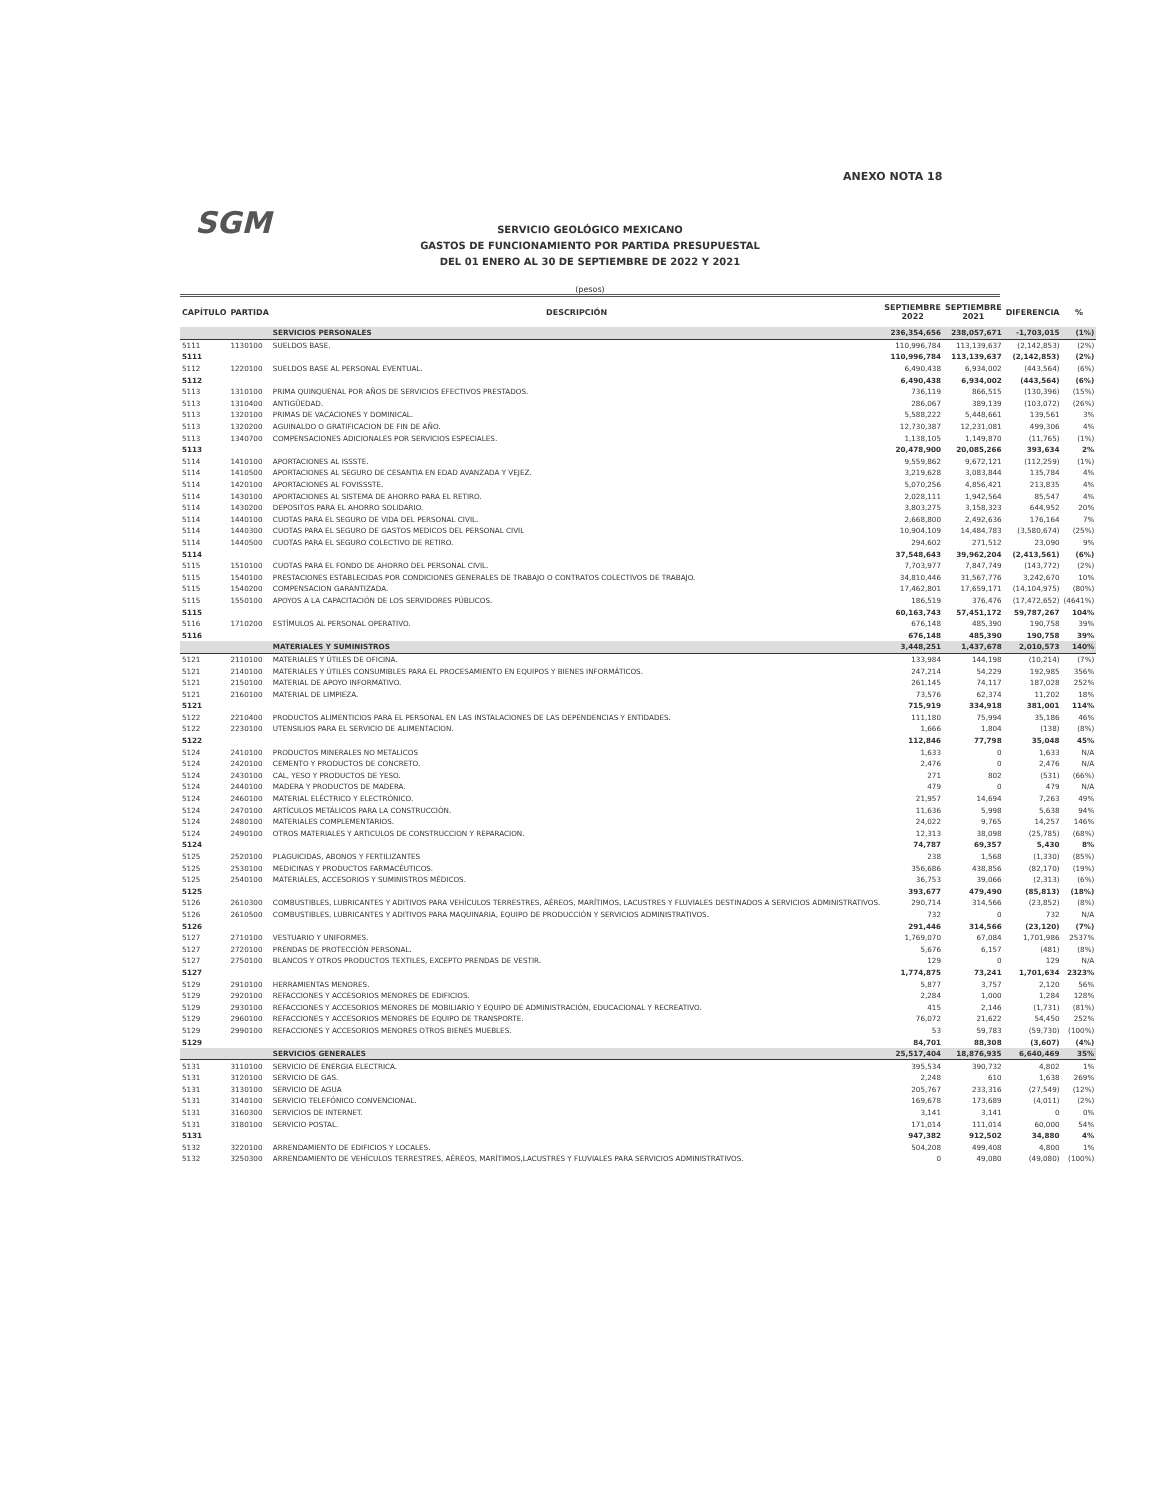ANEXO NOTA 18
SGM
SERVICIO GEOLÓGICO MEXICANO
GASTOS DE FUNCIONAMIENTO POR PARTIDA PRESUPUESTAL
DEL 01 ENERO AL 30 DE SEPTIEMBRE DE 2022 Y 2021
(pesos)
| CAPÍTULO | PARTIDA | DESCRIPCIÓN | SEPTIEMBRE 2022 | SEPTIEMBRE 2021 | DIFERENCIA | % |
| --- | --- | --- | --- | --- | --- | --- |
| | | SERVICIOS PERSONALES | 236,354,656 | 238,057,671 | -1,703,015 | (1%) |
| 5111 | 1130100 | SUELDOS BASE. | 110,996,784 | 113,139,637 | (2,142,853) | (2%) |
| 5111 | | | 110,996,784 | 113,139,637 | (2,142,853) | (2%) |
| 5112 | 1220100 | SUELDOS BASE AL PERSONAL EVENTUAL. | 6,490,438 | 6,934,002 | (443,564) | (6%) |
| 5112 | | | 6,490,438 | 6,934,002 | (443,564) | (6%) |
| 5113 | 1310100 | PRIMA QUINQUENAL POR AÑOS DE SERVICIOS EFECTIVOS PRESTADOS. | 736,119 | 866,515 | (130,396) | (15%) |
| 5113 | 1310400 | ANTIGÜEDAD. | 286,067 | 389,139 | (103,072) | (26%) |
| 5113 | 1320100 | PRIMAS DE VACACIONES Y DOMINICAL. | 5,588,222 | 5,448,661 | 139,561 | 3% |
| 5113 | 1320200 | AGUINALDO O GRATIFICACION DE FIN DE AÑO. | 12,730,387 | 12,231,081 | 499,306 | 4% |
| 5113 | 1340700 | COMPENSACIONES ADICIONALES POR SERVICIOS ESPECIALES. | 1,138,105 | 1,149,870 | (11,765) | (1%) |
| 5113 | | | 20,478,900 | 20,085,266 | 393,634 | 2% |
| 5114 | 1410100 | APORTACIONES AL ISSSTE. | 9,559,862 | 9,672,121 | (112,259) | (1%) |
| 5114 | 1410500 | APORTACIONES AL SEGURO DE CESANTIA EN EDAD AVANZADA Y VEJEZ. | 3,219,628 | 3,083,844 | 135,784 | 4% |
| 5114 | 1420100 | APORTACIONES AL FOVISSSTE. | 5,070,256 | 4,856,421 | 213,835 | 4% |
| 5114 | 1430100 | APORTACIONES AL SISTEMA DE AHORRO PARA EL RETIRO. | 2,028,111 | 1,942,564 | 85,547 | 4% |
| 5114 | 1430200 | DEPOSITOS PARA EL AHORRO SOLIDARIO. | 3,803,275 | 3,158,323 | 644,952 | 20% |
| 5114 | 1440100 | CUOTAS PARA EL SEGURO DE VIDA DEL PERSONAL CIVIL. | 2,668,800 | 2,492,636 | 176,164 | 7% |
| 5114 | 1440300 | CUOTAS PARA EL SEGURO DE GASTOS MEDICOS DEL PERSONAL CIVIL | 10,904,109 | 14,484,783 | (3,580,674) | (25%) |
| 5114 | 1440500 | CUOTAS PARA EL SEGURO COLECTIVO DE RETIRO. | 294,602 | 271,512 | 23,090 | 9% |
| 5114 | | | 37,548,643 | 39,962,204 | (2,413,561) | (6%) |
| 5115 | 1510100 | CUOTAS PARA EL FONDO DE AHORRO DEL PERSONAL CIVIL. | 7,703,977 | 7,847,749 | (143,772) | (2%) |
| 5115 | 1540100 | PRESTACIONES ESTABLECIDAS POR CONDICIONES GENERALES DE TRABAJO O CONTRATOS COLECTIVOS DE TRABAJO. | 34,810,446 | 31,567,776 | 3,242,670 | 10% |
| 5115 | 1540200 | COMPENSACION GARANTIZADA. | 17,462,801 | 17,659,171 | (14,104,975) | (80%) |
| 5115 | 1550100 | APOYOS A LA CAPACITACIÓN DE LOS SERVIDORES PÚBLICOS. | 186,519 | 376,476 | (17,472,652) | (4641%) |
| 5115 | | | 60,163,743 | 57,451,172 | 59,787,267 | 104% |
| 5116 | 1710200 | ESTÍMULOS AL PERSONAL OPERATIVO. | 676,148 | 485,390 | 190,758 | 39% |
| 5116 | | | 676,148 | 485,390 | 190,758 | 39% |
| | | MATERIALES Y SUMINISTROS | 3,448,251 | 1,437,678 | 2,010,573 | 140% |
| 5121 | 2110100 | MATERIALES Y ÚTILES DE OFICINA. | 133,984 | 144,198 | (10,214) | (7%) |
| 5121 | 2140100 | MATERIALES Y ÚTILES CONSUMIBLES PARA EL PROCESAMIENTO EN EQUIPOS Y BIENES INFORMÁTICOS. | 247,214 | 54,229 | 192,985 | 356% |
| 5121 | 2150100 | MATERIAL DE APOYO INFORMATIVO. | 261,145 | 74,117 | 187,028 | 252% |
| 5121 | 2160100 | MATERIAL DE LIMPIEZA. | 73,576 | 62,374 | 11,202 | 18% |
| 5121 | | | 715,919 | 334,918 | 381,001 | 114% |
| 5122 | 2210400 | PRODUCTOS ALIMENTICIOS PARA EL PERSONAL EN LAS INSTALACIONES DE LAS DEPENDENCIAS Y ENTIDADES. | 111,180 | 75,994 | 35,186 | 46% |
| 5122 | 2230100 | UTENSILIOS PARA EL SERVICIO DE ALIMENTACION. | 1,666 | 1,804 | (138) | (8%) |
| 5122 | | | 112,846 | 77,798 | 35,048 | 45% |
| 5124 | 2410100 | PRODUCTOS MINERALES NO METALICOS | 1,633 | 0 | 1,633 | N/A |
| 5124 | 2420100 | CEMENTO Y PRODUCTOS DE CONCRETO. | 2,476 | 0 | 2,476 | N/A |
| 5124 | 2430100 | CAL, YESO Y PRODUCTOS DE YESO. | 271 | 802 | (531) | (66%) |
| 5124 | 2440100 | MADERA Y PRODUCTOS DE MADERA. | 479 | 0 | 479 | N/A |
| 5124 | 2460100 | MATERIAL ELÉCTRICO Y ELECTRÓNICO. | 21,957 | 14,694 | 7,263 | 49% |
| 5124 | 2470100 | ARTÍCULOS METÁLICOS PARA LA CONSTRUCCIÓN. | 11,636 | 5,998 | 5,638 | 94% |
| 5124 | 2480100 | MATERIALES COMPLEMENTARIOS. | 24,022 | 9,765 | 14,257 | 146% |
| 5124 | 2490100 | OTROS MATERIALES Y ARTICULOS DE CONSTRUCCION Y REPARACION. | 12,313 | 38,098 | (25,785) | (68%) |
| 5124 | | | 74,787 | 69,357 | 5,430 | 8% |
| 5125 | 2520100 | PLAGUICIDAS, ABONOS Y FERTILIZANTES | 238 | 1,568 | (1,330) | (85%) |
| 5125 | 2530100 | MEDICINAS Y PRODUCTOS FARMACÉUTICOS. | 356,686 | 438,856 | (82,170) | (19%) |
| 5125 | 2540100 | MATERIALES, ACCESORIOS Y SUMINISTROS MÉDICOS. | 36,753 | 39,066 | (2,313) | (6%) |
| 5125 | | | 393,677 | 479,490 | (85,813) | (18%) |
| 5126 | 2610300 | COMBUSTIBLES, LUBRICANTES Y ADITIVOS PARA VEHÍCULOS TERRESTRES, AÉREOS, MARÍTIMOS, LACUSTRES Y FLUVIALES DESTINADOS A SERVICIOS ADMINISTRATIVOS. | 290,714 | 314,566 | (23,852) | (8%) |
| 5126 | 2610500 | COMBUSTIBLES, LUBRICANTES Y ADITIVOS PARA MAQUINARIA, EQUIPO DE PRODUCCIÓN Y SERVICIOS ADMINISTRATIVOS. | 732 | 0 | 732 | N/A |
| 5126 | | | 291,446 | 314,566 | (23,120) | (7%) |
| 5127 | 2710100 | VESTUARIO Y UNIFORMES. | 1,769,070 | 67,084 | 1,701,986 | 2537% |
| 5127 | 2720100 | PRENDAS DE PROTECCIÓN PERSONAL. | 5,676 | 6,157 | (481) | (8%) |
| 5127 | 2750100 | BLANCOS Y OTROS PRODUCTOS TEXTILES, EXCEPTO PRENDAS DE VESTIR. | 129 | 0 | 129 | N/A |
| 5127 | | | 1,774,875 | 73,241 | 1,701,634 | 2323% |
| 5129 | 2910100 | HERRAMIENTAS MENORES. | 5,877 | 3,757 | 2,120 | 56% |
| 5129 | 2920100 | REFACCIONES Y ACCESORIOS MENORES DE EDIFICIOS. | 2,284 | 1,000 | 1,284 | 128% |
| 5129 | 2930100 | REFACCIONES Y ACCESORIOS MENORES DE MOBILIARIO Y EQUIPO DE ADMINISTRACIÓN, EDUCACIONAL Y RECREATIVO. | 415 | 2,146 | (1,731) | (81%) |
| 5129 | 2960100 | REFACCIONES Y ACCESORIOS MENORES DE EQUIPO DE TRANSPORTE. | 76,072 | 21,622 | 54,450 | 252% |
| 5129 | 2990100 | REFACCIONES Y ACCESORIOS MENORES OTROS BIENES MUEBLES. | 53 | 59,783 | (59,730) | (100%) |
| 5129 | | | 84,701 | 88,308 | (3,607) | (4%) |
| | | SERVICIOS GENERALES | 25,517,404 | 18,876,935 | 6,640,469 | 35% |
| 5131 | 3110100 | SERVICIO DE ENERGIA ELECTRICA. | 395,534 | 390,732 | 4,802 | 1% |
| 5131 | 3120100 | SERVICIO DE GAS. | 2,248 | 610 | 1,638 | 269% |
| 5131 | 3130100 | SERVICIO DE AGUA | 205,767 | 233,316 | (27,549) | (12%) |
| 5131 | 3140100 | SERVICIO TELEFÓNICO CONVENCIONAL. | 169,678 | 173,689 | (4,011) | (2%) |
| 5131 | 3160300 | SERVICIOS DE INTERNET. | 3,141 | 3,141 | 0 | 0% |
| 5131 | 3180100 | SERVICIO POSTAL. | 171,014 | 111,014 | 60,000 | 54% |
| 5131 | | | 947,382 | 912,502 | 34,880 | 4% |
| 5132 | 3220100 | ARRENDAMIENTO DE EDIFICIOS Y LOCALES. | 504,208 | 499,408 | 4,800 | 1% |
| 5132 | 3250300 | ARRENDAMIENTO DE VEHÍCULOS TERRESTRES, AÉREOS, MARÍTIMOS,LACUSTRES Y FLUVIALES PARA SERVICIOS ADMINISTRATIVOS. | 0 | 49,080 | (49,080) | (100%) |